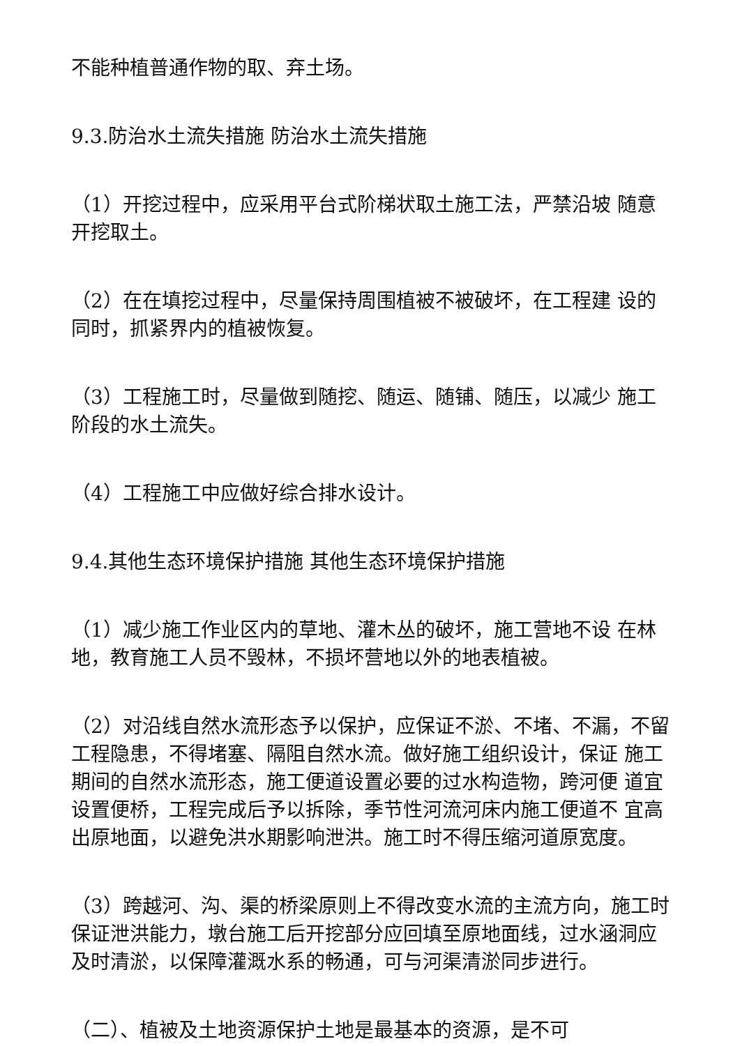不能种植普通作物的取、弃土场。
9.3.防治水土流失措施 防治水土流失措施
（1）开挖过程中，应采用平台式阶梯状取土施工法，严禁沿坡 随意开挖取土。
（2）在在填挖过程中，尽量保持周围植被不被破坏，在工程建 设的同时，抓紧界内的植被恢复。
（3）工程施工时，尽量做到随挖、随运、随铺、随压，以减少 施工阶段的水土流失。
（4）工程施工中应做好综合排水设计。
9.4.其他生态环境保护措施 其他生态环境保护措施
（1）减少施工作业区内的草地、灌木丛的破坏，施工营地不设 在林地，教育施工人员不毁林，不损坏营地以外的地表植被。
（2）对沿线自然水流形态予以保护，应保证不淤、不堵、不漏，不留工程隐患，不得堵塞、隔阻自然水流。做好施工组织设计，保证 施工期间的自然水流形态，施工便道设置必要的过水构造物，跨河便 道宜设置便桥，工程完成后予以拆除，季节性河流河床内施工便道不 宜高出原地面，以避免洪水期影响泄洪。施工时不得压缩河道原宽度。
（3）跨越河、沟、渠的桥梁原则上不得改变水流的主流方向，施工时保证泄洪能力，墩台施工后开挖部分应回填至原地面线，过水涵洞应及时清淤，以保障灌溉水系的畅通，可与河渠清淤同步进行。
（二）、植被及土地资源保护土地是最基本的资源，是不可